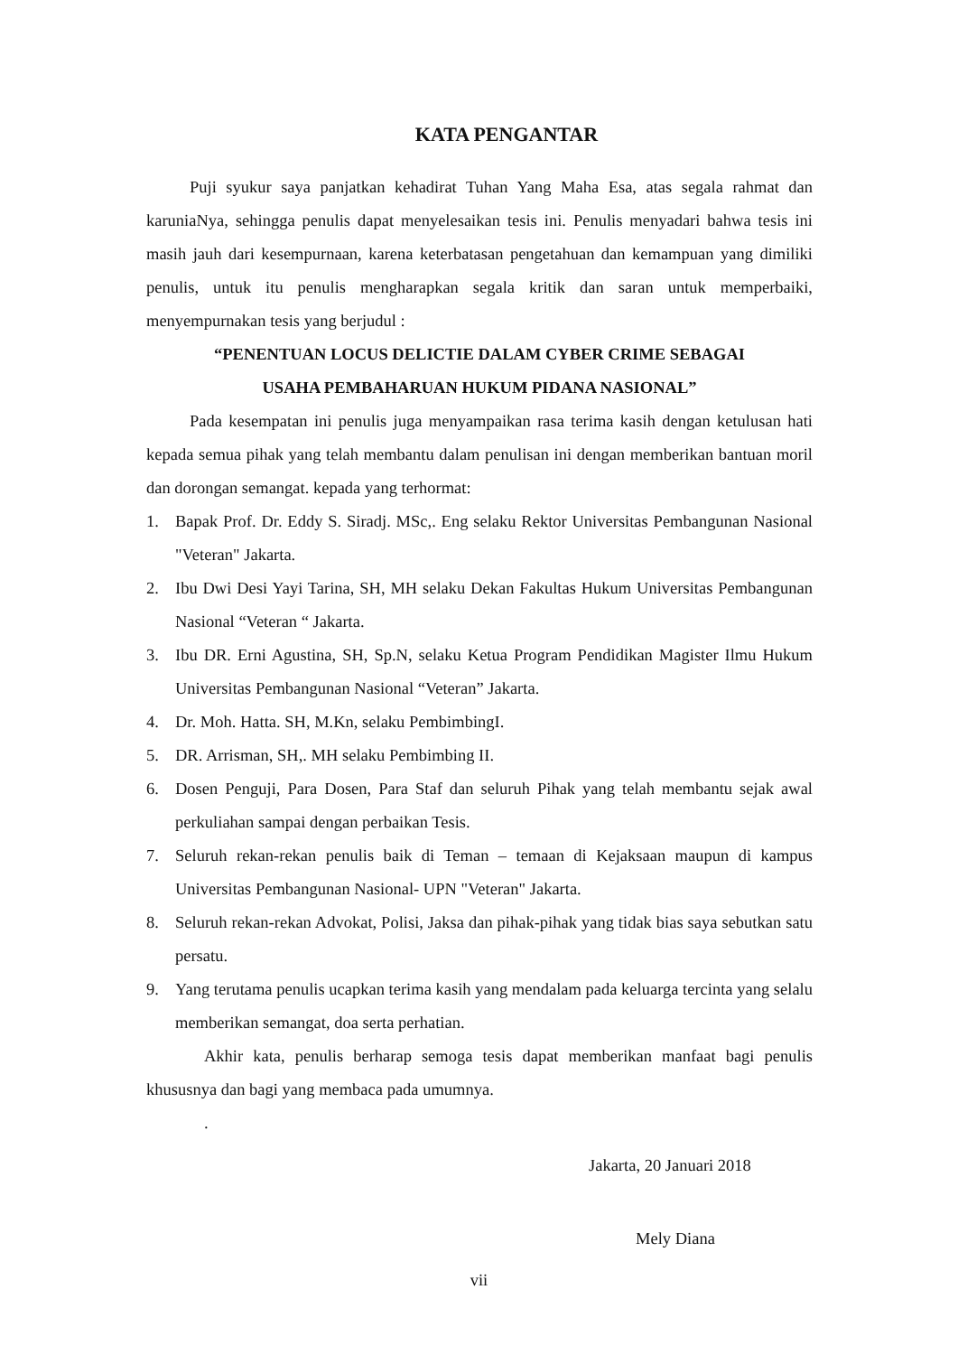KATA PENGANTAR
Puji syukur saya panjatkan kehadirat Tuhan Yang Maha Esa, atas segala rahmat dan karuniaNya, sehingga penulis dapat menyelesaikan tesis ini. Penulis menyadari bahwa tesis ini masih jauh dari kesempurnaan, karena keterbatasan pengetahuan dan kemampuan yang dimiliki penulis, untuk itu penulis mengharapkan segala kritik dan saran untuk memperbaiki, menyempurnakan tesis yang berjudul :
“PENENTUAN LOCUS DELICTIE DALAM CYBER CRIME SEBAGAI
USAHA PEMBAHARUAN HUKUM PIDANA NASIONAL”
Pada kesempatan ini penulis juga menyampaikan rasa terima kasih dengan ketulusan hati kepada semua pihak yang telah membantu dalam penulisan ini dengan memberikan bantuan moril dan dorongan semangat. kepada yang terhormat:
1. Bapak Prof. Dr. Eddy S. Siradj. MSc,. Eng selaku Rektor Universitas Pembangunan Nasional "Veteran" Jakarta.
2. Ibu Dwi Desi Yayi Tarina, SH, MH selaku Dekan Fakultas Hukum Universitas Pembangunan Nasional “Veteran “ Jakarta.
3. Ibu DR. Erni Agustina, SH, Sp.N, selaku Ketua Program Pendidikan Magister Ilmu Hukum Universitas Pembangunan Nasional “Veteran” Jakarta.
4. Dr. Moh. Hatta. SH, M.Kn, selaku PembimbingI.
5. DR. Arrisman, SH,. MH selaku Pembimbing II.
6. Dosen Penguji, Para Dosen, Para Staf dan seluruh Pihak yang telah membantu sejak awal perkuliahan sampai dengan perbaikan Tesis.
7. Seluruh rekan-rekan penulis baik di Teman – temaan di Kejaksaan maupun di kampus Universitas Pembangunan Nasional- UPN "Veteran" Jakarta.
8. Seluruh rekan-rekan Advokat, Polisi, Jaksa dan pihak-pihak yang tidak bias saya sebutkan satu persatu.
9. Yang terutama penulis ucapkan terima kasih yang mendalam pada keluarga tercinta yang selalu memberikan semangat, doa serta perhatian.
Akhir kata, penulis berharap semoga tesis dapat memberikan manfaat bagi penulis khususnya dan bagi yang membaca pada umumnya.
.
Jakarta, 20 Januari 2018
Mely Diana
vii